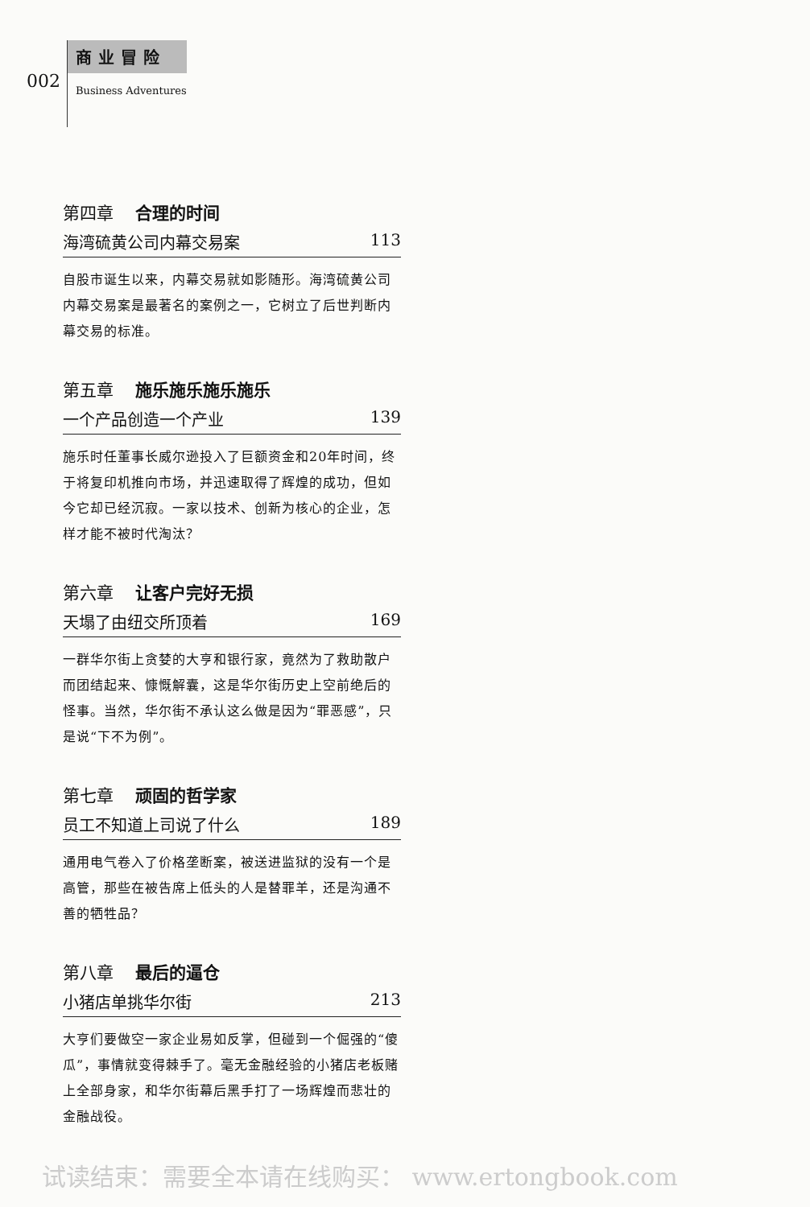002
商业冒险
Business Adventures
第四章 合理的时间
海湾硫黄公司内幕交易案 113
自股市诞生以来，内幕交易就如影随形。海湾硫黄公司内幕交易案是最著名的案例之一，它树立了后世判断内幕交易的标准。
第五章 施乐施乐施乐施乐
一个产品创造一个产业 139
施乐时任董事长威尔逊投入了巨额资金和20年时间，终于将复印机推向市场，并迅速取得了辉煌的成功，但如今它却已经沉寂。一家以技术、创新为核心的企业，怎样才能不被时代淘汰？
第六章 让客户完好无损
天塌了由纽交所顶着 169
一群华尔街上贪婪的大亨和银行家，竟然为了救助散户而团结起来、慷慨解囊，这是华尔街历史上空前绝后的怪事。当然，华尔街不承认这么做是因为“罪恶感”，只是说“下不为例”。
第七章 顽固的哲学家
员工不知道上司说了什么 189
通用电气卷入了价格垄断案，被送进监狱的没有一个是高管，那些在被告席上低头的人是替罪羊，还是沟通不善的牺牲品？
第八章 最后的逼仓
小猪店单挑华尔街 213
大亨们要做空一家企业易如反掌，但碰到一个倔强的“傻瓜”，事情就变得棘手了。毫无金融经验的小猪店老板赌上全部身家，和华尔街幕后黑手打了一场辉煌而悲壮的金融战役。
试读结束：需要全本请在线购买： www.ertongbook.com